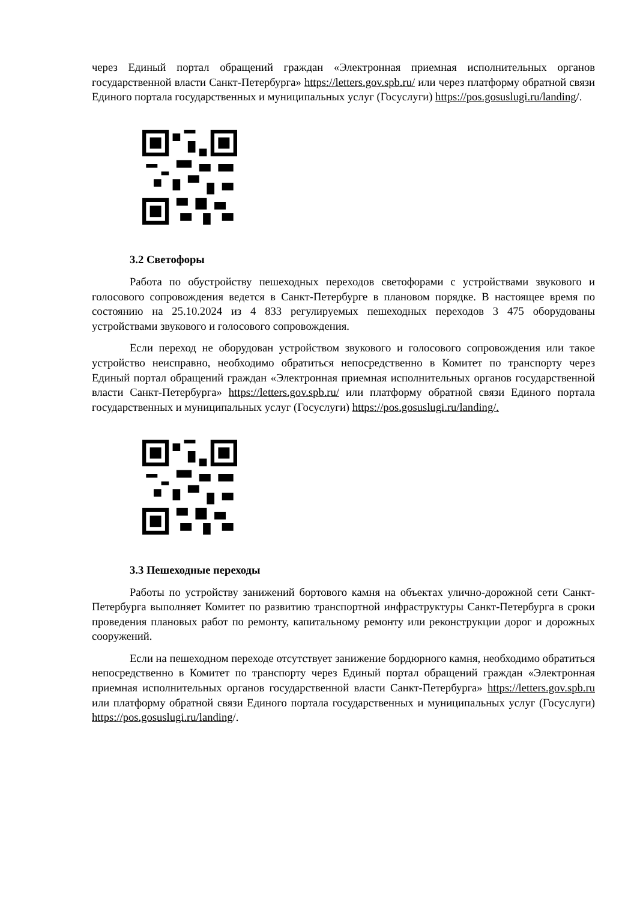через Единый портал обращений граждан «Электронная приемная исполнительных органов государственной власти Санкт-Петербурга» https://letters.gov.spb.ru/ или через платформу обратной связи Единого портала государственных и муниципальных услуг (Госуслуги) https://pos.gosuslugi.ru/landing/.
3.2 Светофоры
Работа по обустройству пешеходных переходов светофорами с устройствами звукового и голосового сопровождения ведется в Санкт-Петербурге в плановом порядке. В настоящее время по состоянию на 25.10.2024 из 4 833 регулируемых пешеходных переходов 3 475 оборудованы устройствами звукового и голосового сопровождения.
Если переход не оборудован устройством звукового и голосового сопровождения или такое устройство неисправно, необходимо обратиться непосредственно в Комитет по транспорту через Единый портал обращений граждан «Электронная приемная исполнительных органов государственной власти Санкт-Петербурга» https://letters.gov.spb.ru/ или платформу обратной связи Единого портала государственных и муниципальных услуг (Госуслуги) https://pos.gosuslugi.ru/landing/.
3.3 Пешеходные переходы
Работы по устройству занижений бортового камня на объектах улично-дорожной сети Санкт-Петербурга выполняет Комитет по развитию транспортной инфраструктуры Санкт-Петербурга в сроки проведения плановых работ по ремонту, капитальному ремонту или реконструкции дорог и дорожных сооружений.
Если на пешеходном переходе отсутствует занижение бордюрного камня, необходимо обратиться непосредственно в Комитет по транспорту через Единый портал обращений граждан «Электронная приемная исполнительных органов государственной власти Санкт-Петербурга» https://letters.gov.spb.ru или платформу обратной связи Единого портала государственных и муниципальных услуг (Госуслуги) https://pos.gosuslugi.ru/landing/.